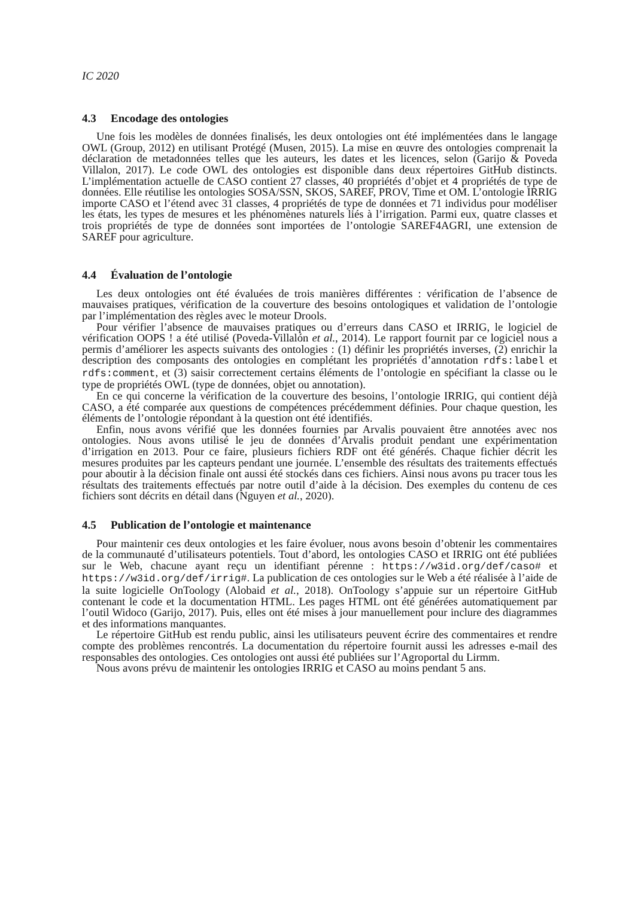IC 2020
4.3 Encodage des ontologies
Une fois les modèles de données finalisés, les deux ontologies ont été implémentées dans le langage OWL (Group, 2012) en utilisant Protégé (Musen, 2015). La mise en œuvre des ontologies comprenait la déclaration de metadonnées telles que les auteurs, les dates et les licences, selon (Garijo & Poveda Villalon, 2017). Le code OWL des ontologies est disponible dans deux répertoires GitHub distincts. L’implémentation actuelle de CASO contient 27 classes, 40 propriétés d’objet et 4 propriétés de type de données. Elle réutilise les ontologies SOSA/SSN, SKOS, SAREF, PROV, Time et OM. L’ontologie IRRIG importe CASO et l’étend avec 31 classes, 4 propriétés de type de données et 71 individus pour modéliser les états, les types de mesures et les phénomènes naturels liés à l’irrigation. Parmi eux, quatre classes et trois propriétés de type de données sont importées de l’ontologie SAREF4AGRI, une extension de SAREF pour agriculture.
4.4 Évaluation de l’ontologie
Les deux ontologies ont été évaluées de trois manières différentes : vérification de l’absence de mauvaises pratiques, vérification de la couverture des besoins ontologiques et validation de l’ontologie par l’implémentation des règles avec le moteur Drools.
Pour vérifier l’absence de mauvaises pratiques ou d’erreurs dans CASO et IRRIG, le logiciel de vérification OOPS ! a été utilisé (Poveda-Villalón et al., 2014). Le rapport fournit par ce logiciel nous a permis d’améliorer les aspects suivants des ontologies : (1) définir les propriétés inverses, (2) enrichir la description des composants des ontologies en complétant les propriétés d’annotation rdfs:label et rdfs:comment, et (3) saisir correctement certains éléments de l’ontologie en spécifiant la classe ou le type de propriétés OWL (type de données, objet ou annotation).
En ce qui concerne la vérification de la couverture des besoins, l’ontologie IRRIG, qui contient déjà CASO, a été comparée aux questions de compétences précédemment définies. Pour chaque question, les éléments de l’ontologie répondant à la question ont été identifiés.
Enfin, nous avons vérifié que les données fournies par Arvalis pouvaient être annotées avec nos ontologies. Nous avons utilisé le jeu de données d’Arvalis produit pendant une expérimentation d’irrigation en 2013. Pour ce faire, plusieurs fichiers RDF ont été générés. Chaque fichier décrit les mesures produites par les capteurs pendant une journée. L’ensemble des résultats des traitements effectués pour aboutir à la décision finale ont aussi été stockés dans ces fichiers. Ainsi nous avons pu tracer tous les résultats des traitements effectués par notre outil d’aide à la décision. Des exemples du contenu de ces fichiers sont décrits en détail dans (Nguyen et al., 2020).
4.5 Publication de l’ontologie et maintenance
Pour maintenir ces deux ontologies et les faire évoluer, nous avons besoin d’obtenir les commentaires de la communauté d’utilisateurs potentiels. Tout d’abord, les ontologies CASO et IRRIG ont été publiées sur le Web, chacune ayant reçu un identifiant pérenne : https://w3id.org/def/caso# et https://w3id.org/def/irrig#. La publication de ces ontologies sur le Web a été réalisée à l’aide de la suite logicielle OnToology (Alobaid et al., 2018). OnToology s’appuie sur un répertoire GitHub contenant le code et la documentation HTML. Les pages HTML ont été générées automatiquement par l’outil Widoco (Garijo, 2017). Puis, elles ont été mises à jour manuellement pour inclure des diagrammes et des informations manquantes.
Le répertoire GitHub est rendu public, ainsi les utilisateurs peuvent écrire des commentaires et rendre compte des problèmes rencontrés. La documentation du répertoire fournit aussi les adresses e-mail des responsables des ontologies. Ces ontologies ont aussi été publiées sur l’Agroportal du Lirmm.
Nous avons prévu de maintenir les ontologies IRRIG et CASO au moins pendant 5 ans.